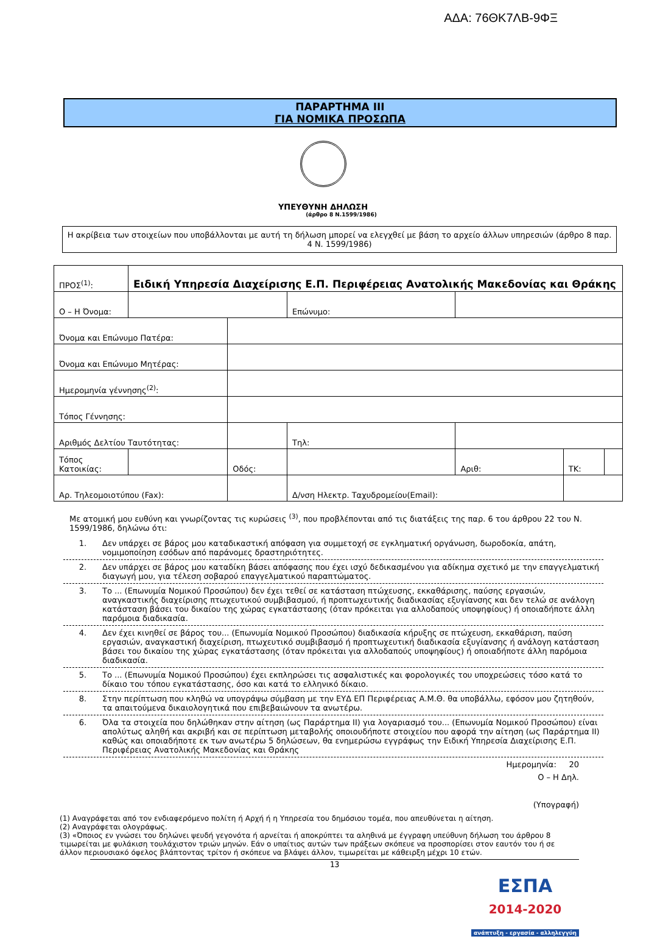ΑΔΑ: 76ΘΚ7ΛΒ-9ΦΞ
ΠΑΡΑΡΤΗΜΑ ΙΙΙ
ΓΙΑ ΝΟΜΙΚΑ ΠΡΟΣΩΠΑ
ΥΠΕΥΘΥΝΗ ΔΗΛΩΣΗ
(άρθρο 8 Ν.1599/1986)
Η ακρίβεια των στοιχείων που υποβάλλονται με αυτή τη δήλωση μπορεί να ελεγχθεί με βάση το αρχείο άλλων υπηρεσιών (άρθρο 8 παρ. 4 Ν. 1599/1986)
| ΠΡΟΣ<sup>(1)</sup>: | Ειδική Υπηρεσία Διαχείρισης Ε.Π. Περιφέρειας Ανατολικής Μακεδονίας και Θράκης | | | | | | |
| Ο – Η Όνομα: | | | | Επώνυμο: | | | |
| Όνομα και Επώνυμο Πατέρα: | | | | | | | |
| Όνομα και Επώνυμο Μητέρας: | | | | | | | |
| Ημερομηνία γέννησης<sup>(2)</sup>: | | | | | | | |
| Τόπος Γέννησης: | | | | | | | |
| Αριθμός Δελτίου Ταυτότητας: | | | | Τηλ: | | | |
| Τόπος Κατοικίας: | | | Οδός: | | Αριθ: | ΤΚ: | |
| Αρ. Τηλεομοιοτύπου (Fax): | | | | Δ/νση Ηλεκτρ. Ταχυδρομείου(Email): | | | |
Με ατομική μου ευθύνη και γνωρίζοντας τις κυρώσεις <sup>(3)</sup>, που προβλέπονται από τις διατάξεις της παρ. 6 του άρθρου 22 του Ν. 1599/1986, δηλώνω ότι:
1. Δεν υπάρχει σε βάρος μου καταδικαστική απόφαση για συμμετοχή σε εγκληματική οργάνωση, δωροδοκία, απάτη, νομιμοποίηση εσόδων από παράνομες δραστηριότητες.
2. Δεν υπάρχει σε βάρος μου καταδίκη βάσει απόφασης που έχει ισχύ δεδικασμένου για αδίκημα σχετικό με την επαγγελματική διαγωγή μου, για τέλεση σοβαρού επαγγελματικού παραπτώματος.
3. Το ... (Επωνυμία Νομικού Προσώπου) δεν έχει τεθεί σε κατάσταση πτώχευσης, εκκαθάρισης, παύσης εργασιών, αναγκαστικής διαχείρισης πτωχευτικού συμβιβασμού, ή προπτωχευτικής διαδικασίας εξυγίανσης και δεν τελώ σε ανάλογη κατάσταση βάσει του δικαίου της χώρας εγκατάστασης (όταν πρόκειται για αλλοδαπούς υποψηφίους) ή οποιαδήποτε άλλη παρόμοια διαδικασία.
4. Δεν έχει κινηθεί σε βάρος του... (Επωνυμία Νομικού Προσώπου) διαδικασία κήρυξης σε πτώχευση, εκκαθάριση, παύση εργασιών, αναγκαστική διαχείριση, πτωχευτικό συμβιβασμό ή προπτωχευτική διαδικασία εξυγίανσης ή ανάλογη κατάσταση βάσει του δικαίου της χώρας εγκατάστασης (όταν πρόκειται για αλλοδαπούς υποψηφίους) ή οποιαδήποτε άλλη παρόμοια διαδικασία.
5. Το ... (Επωνυμία Νομικού Προσώπου) έχει εκπληρώσει τις ασφαλιστικές και φορολογικές του υποχρεώσεις τόσο κατά το δίκαιο του τόπου εγκατάστασης, όσο και κατά το ελληνικό δίκαιο.
8. Στην περίπτωση που κληθώ να υπογράψω σύμβαση με την ΕΥΔ ΕΠ Περιφέρειας Α.Μ.Θ. θα υποβάλλω, εφόσον μου ζητηθούν, τα απαιτούμενα δικαιολογητικά που επιβεβαιώνουν τα ανωτέρω.
6. Όλα τα στοιχεία που δηλώθηκαν στην αίτηση (ως Παράρτημα ΙΙ) για λογαριασμό του... (Επωνυμία Νομικού Προσώπου) είναι απολύτως αληθή και ακριβή και σε περίπτωση μεταβολής οποιουδήποτε στοιχείου που αφορά την αίτηση (ως Παράρτημα ΙΙ) καθώς και οποιαδήποτε εκ των ανωτέρω 5 δηλώσεων, θα ενημερώσω εγγράφως την Ειδική Υπηρεσία Διαχείρισης Ε.Π. Περιφέρειας Ανατολικής Μακεδονίας και Θράκης
Ημερομηνία: 20
Ο – Η Δηλ.
(Υπογραφή)
(1) Αναγράφεται από τον ενδιαφερόμενο πολίτη ή Αρχή ή η Υπηρεσία του δημόσιου τομέα, που απευθύνεται η αίτηση.
(2) Αναγράφεται ολογράφως.
(3) «Όποιος εν γνώσει του δηλώνει ψευδή γεγονότα ή αρνείται ή αποκρύπτει τα αληθινά με έγγραφη υπεύθυνη δήλωση του άρθρου 8 τιμωρείται με φυλάκιση τουλάχιστον τριών μηνών. Εάν ο υπαίτιος αυτών των πράξεων σκόπευε να προσπορίσει στον εαυτόν του ή σε άλλον περιουσιακό όφελος βλάπτοντας τρίτον ή σκόπευε να βλάψει άλλον, τιμωρείται με κάθειρξη μέχρι 10 ετών.
13
ΕΣΠΑ
2014-2020
ανάπτυξη - εργασία - αλληλεγγύη